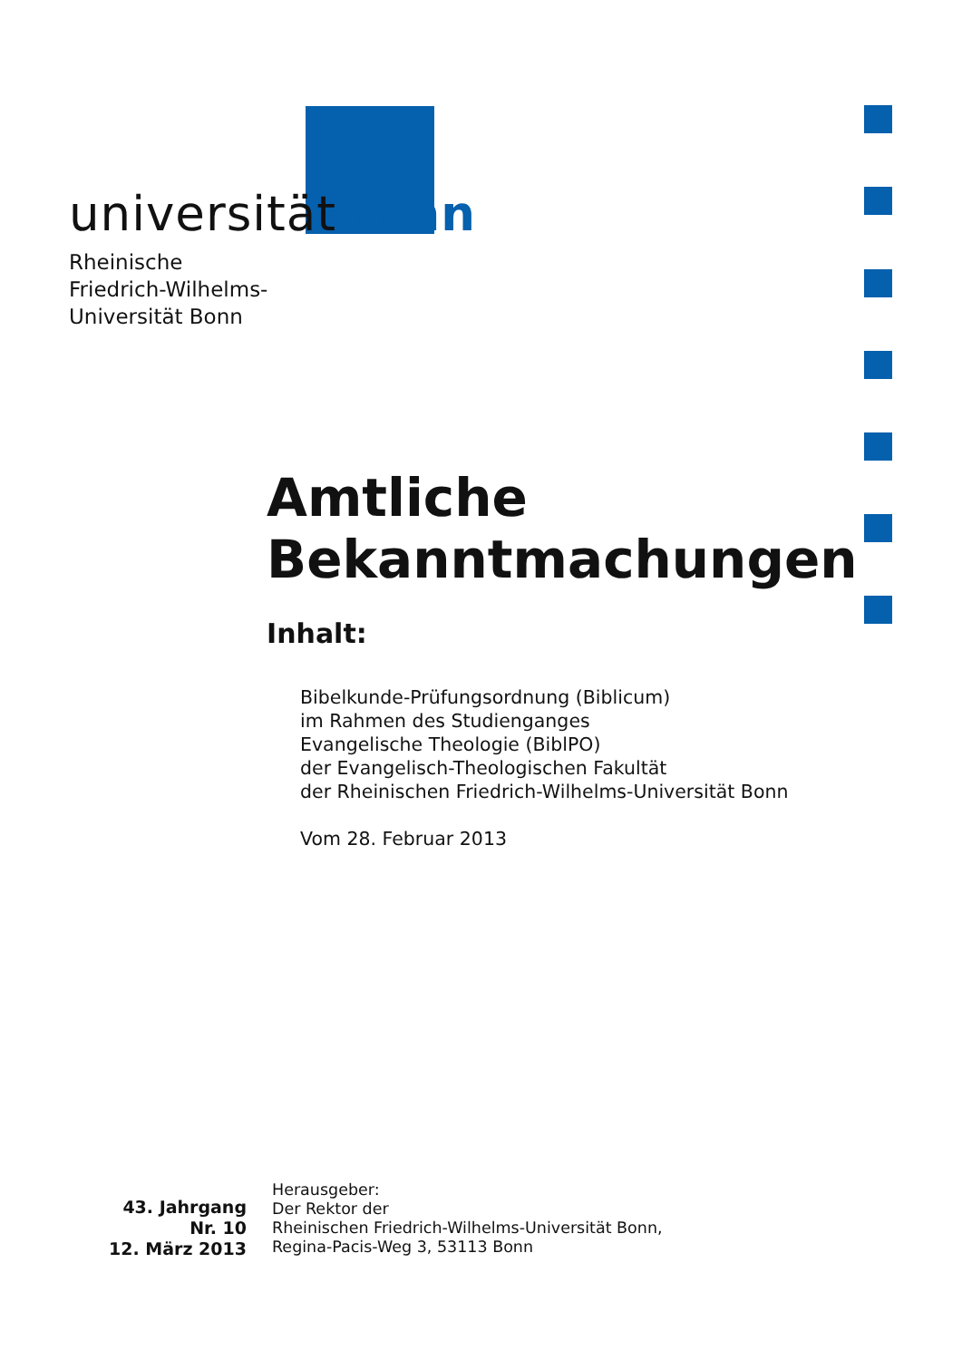universitätbonn
Rheinische
Friedrich-Wilhelms-
Universität Bonn
Amtliche
Bekanntmachungen
Inhalt:
Bibelkunde-Prüfungsordnung (Biblicum)
im Rahmen des Studienganges
Evangelische Theologie (BiblPO)
der Evangelisch-Theologischen Fakultät
der Rheinischen Friedrich-Wilhelms-Universität Bonn
Vom 28. Februar 2013
43. Jahrgang
Nr. 10
12. März 2013
Herausgeber:
Der Rektor der
Rheinischen Friedrich-Wilhelms-Universität Bonn,
Regina-Pacis-Weg 3, 53113 Bonn